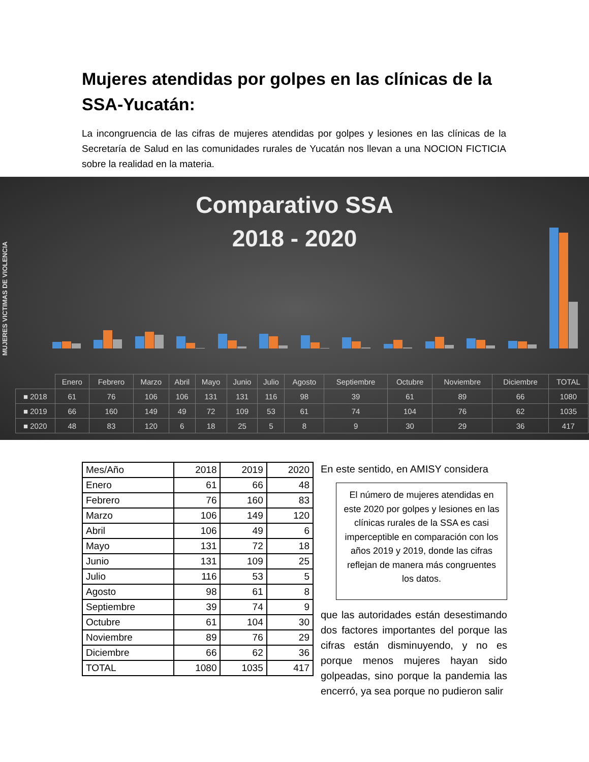Mujeres atendidas por golpes en las clínicas de la SSA-Yucatán:
La incongruencia de las cifras de mujeres atendidas por golpes y lesiones en las clínicas de la Secretaría de Salud en las comunidades rurales de Yucatán nos llevan a una NOCION FICTICIA sobre la realidad en la materia.
Comparativo SSA
2018 - 2020
MUJERES VICTIMAS DE VIOLENCIA
| | Enero | Febrero | Marzo | Abril | Mayo | Junio | Julio | Agosto | Septiembre | Octubre | Noviembre | Diciembre | TOTAL |
| ■ 2018 | 61 | 76 | 106 | 106 | 131 | 131 | 116 | 98 | 39 | 61 | 89 | 66 | 1080 |
| ■ 2019 | 66 | 160 | 149 | 49 | 72 | 109 | 53 | 61 | 74 | 104 | 76 | 62 | 1035 |
| ■ 2020 | 48 | 83 | 120 | 6 | 18 | 25 | 5 | 8 | 9 | 30 | 29 | 36 | 417 |
| Mes/Año | 2018 | 2019 | 2020 |
| Enero | 61 | 66 | 48 |
| Febrero | 76 | 160 | 83 |
| Marzo | 106 | 149 | 120 |
| Abril | 106 | 49 | 6 |
| Mayo | 131 | 72 | 18 |
| Junio | 131 | 109 | 25 |
| Julio | 116 | 53 | 5 |
| Agosto | 98 | 61 | 8 |
| Septiembre | 39 | 74 | 9 |
| Octubre | 61 | 104 | 30 |
| Noviembre | 89 | 76 | 29 |
| Diciembre | 66 | 62 | 36 |
| TOTAL | 1080 | 1035 | 417 |
En este sentido, en AMISY considera
El número de mujeres atendidas en este 2020 por golpes y lesiones en las clínicas rurales de la SSA es casi imperceptible en comparación con los años 2019 y 2019, donde las cifras reflejan de manera más congruentes los datos.
que las autoridades están desestimando dos factores importantes del porque las cifras están disminuyendo, y no es porque menos mujeres hayan sido golpeadas, sino porque la pandemia las encerró, ya sea porque no pudieron salir